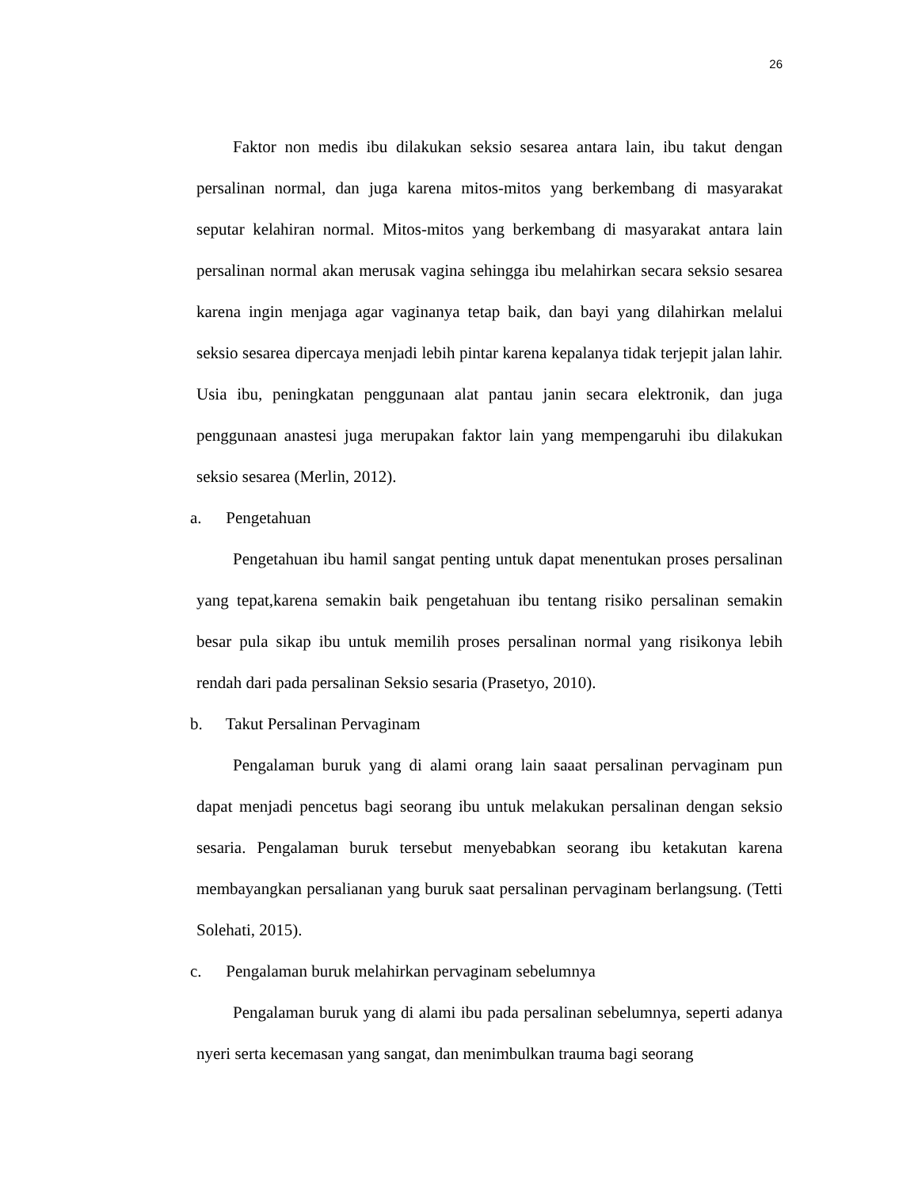26
Faktor non medis ibu dilakukan seksio sesarea antara lain, ibu takut dengan persalinan normal, dan juga karena mitos-mitos yang berkembang di masyarakat seputar kelahiran normal. Mitos-mitos yang berkembang di masyarakat antara lain persalinan normal akan merusak vagina sehingga ibu melahirkan secara seksio sesarea karena ingin menjaga agar vaginanya tetap baik, dan bayi yang dilahirkan melalui seksio sesarea dipercaya menjadi lebih pintar karena kepalanya tidak terjepit jalan lahir. Usia ibu, peningkatan penggunaan alat pantau janin secara elektronik, dan juga penggunaan anastesi juga merupakan faktor lain yang mempengaruhi ibu dilakukan seksio sesarea (Merlin, 2012).
a. Pengetahuan
Pengetahuan ibu hamil sangat penting untuk dapat menentukan proses persalinan yang tepat,karena semakin baik pengetahuan ibu tentang risiko persalinan semakin besar pula sikap ibu untuk memilih proses persalinan normal yang risikonya lebih rendah dari pada persalinan Seksio sesaria (Prasetyo, 2010).
b. Takut Persalinan Pervaginam
Pengalaman buruk yang di alami orang lain saaat persalinan pervaginam pun dapat menjadi pencetus bagi seorang ibu untuk melakukan persalinan dengan seksio sesaria. Pengalaman buruk tersebut menyebabkan seorang ibu ketakutan karena membayangkan persalianan yang buruk saat persalinan pervaginam berlangsung. (Tetti Solehati, 2015).
c. Pengalaman buruk melahirkan pervaginam sebelumnya
Pengalaman buruk yang di alami ibu pada persalinan sebelumnya, seperti adanya nyeri serta kecemasan yang sangat, dan menimbulkan trauma bagi seorang